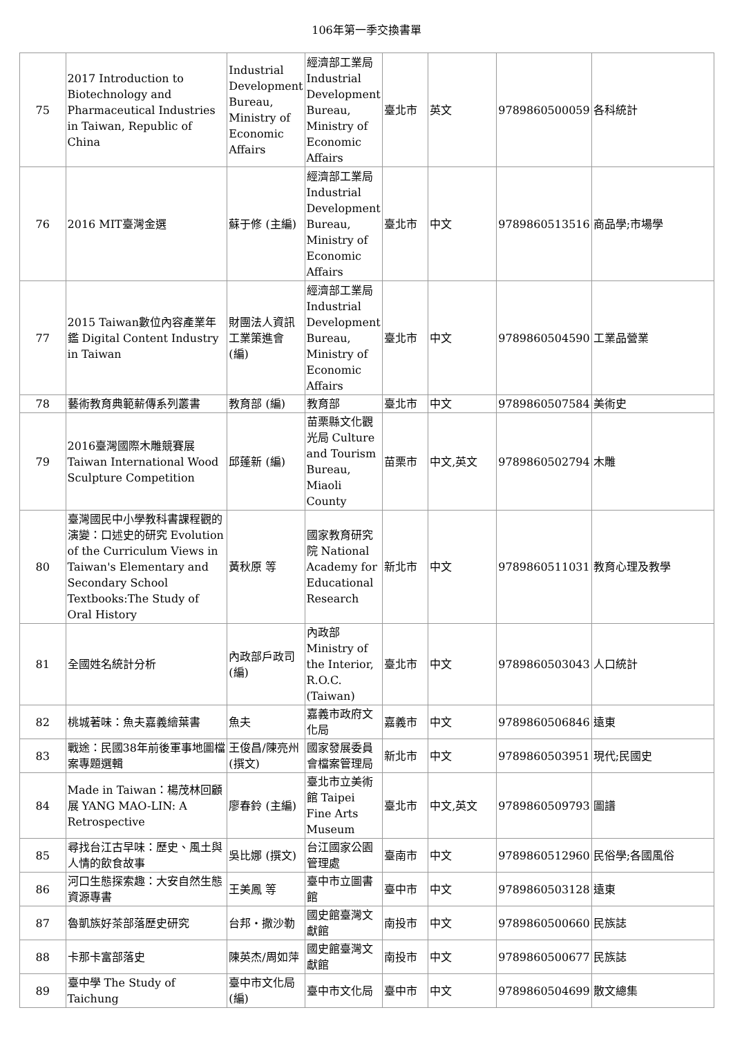106年第一季交換書單
| 75 | 2017 Introduction to Biotechnology and Pharmaceutical Industries in Taiwan, Republic of China | Industrial Development Bureau, Ministry of Economic Affairs | 經濟部工業局 Industrial Development Bureau, Ministry of Economic Affairs | 臺北市 | 英文 | 9789860500059 | 各科統計 |
| 76 | 2016 MIT臺灣金選 | 蘇于修 (主編) | 經濟部工業局 Industrial Development Bureau, Ministry of Economic Affairs | 臺北市 | 中文 | 9789860513516 | 商品學;市場學 |
| 77 | 2015 Taiwan數位內容產業年鑑 Digital Content Industry in Taiwan | 財團法人資訊工業策進會 (編) | 經濟部工業局 Industrial Development Bureau, Ministry of Economic Affairs | 臺北市 | 中文 | 9789860504590 | 工業品營業 |
| 78 | 藝術教育典範薪傳系列叢書 | 教育部 (編) | 教育部 | 臺北市 | 中文 | 9789860507584 | 美術史 |
| 79 | 2016臺灣國際木雕競賽展 Taiwan International Wood Sculpture Competition | 邱蓬新 (編) | 苗栗縣文化觀光局 Culture and Tourism Bureau, Miaoli County | 苗栗市 | 中文,英文 | 9789860502794 | 木雕 |
| 80 | 臺灣國民中小學教科書課程觀的演變：口述史的研究 Evolution of the Curriculum Views in Taiwan's Elementary and Secondary School Textbooks:The Study of Oral History | 黃秋原 等 | 國家教育研究院 National Academy for Educational Research | 新北市 | 中文 | 9789860511031 | 教育心理及教學 |
| 81 | 全國姓名統計分析 | 內政部戶政司 (編) | 內政部 Ministry of the Interior, R.O.C.(Taiwan) | 臺北市 | 中文 | 9789860503043 | 人口統計 |
| 82 | 桃城著味：魚夫嘉義繪葉書 | 魚夫 | 嘉義市政府文化局 | 嘉義市 | 中文 | 9789860506846 | 遠東 |
| 83 | 戰途：民國38年前後軍事地圖檔案專題選輯 | 王俊昌/陳亮州 (撰文) | 國家發展委員會檔案管理局 | 新北市 | 中文 | 9789860503951 | 現代;民國史 |
| 84 | Made in Taiwan：楊茂林回顧展 YANG MAO-LIN: A Retrospective | 廖春鈴 (主編) | 臺北市立美術館 Taipei Fine Arts Museum | 臺北市 | 中文,英文 | 9789860509793 | 圖譜 |
| 85 | 尋找台江古早味：歷史、風土與人情的飲食故事 | 吳比娜 (撰文) | 台江國家公園管理處 | 臺南市 | 中文 | 9789860512960 | 民俗學;各國風俗 |
| 86 | 河口生態探索趣：大安自然生態資源專書 | 王美鳳 等 | 臺中市立圖書館 | 臺中市 | 中文 | 9789860503128 | 遠東 |
| 87 | 魯凱族好茶部落歷史研究 | 台邦・撒沙勒 | 國史館臺灣文獻館 | 南投市 | 中文 | 9789860500660 | 民族誌 |
| 88 | 卡那卡富部落史 | 陳英杰/周如萍 | 國史館臺灣文獻館 | 南投市 | 中文 | 9789860500677 | 民族誌 |
| 89 | 臺中學 The Study of Taichung | 臺中市文化局 (編) | 臺中市文化局 | 臺中市 | 中文 | 9789860504699 | 散文總集 |